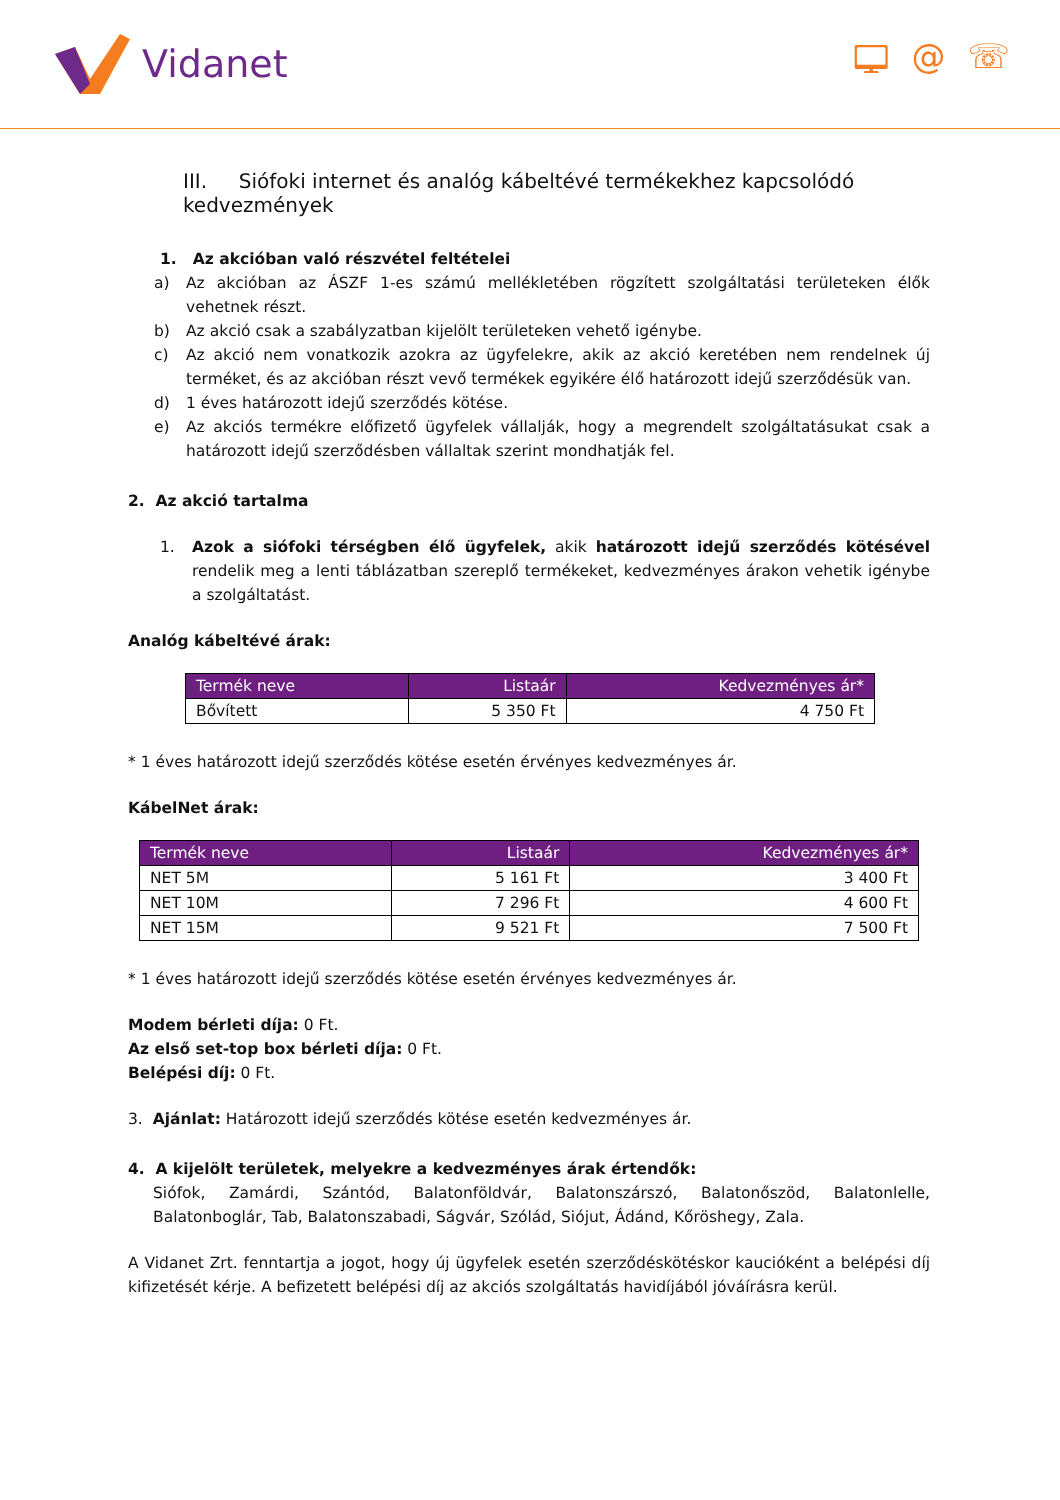Vidanet 🖵 @ ☏
III. Siófoki internet és analóg kábeltévé termékekhez kapcsolódó kedvezmények
1. Az akcióban való részvétel feltételei
a) Az akcióban az ÁSZF 1-es számú mellékletében rögzített szolgáltatási területeken élők vehetnek részt.
b) Az akció csak a szabályzatban kijelölt területeken vehető igénybe.
c) Az akció nem vonatkozik azokra az ügyfelekre, akik az akció keretében nem rendelnek új terméket, és az akcióban részt vevő termékek egyikére élő határozott idejű szerződésük van.
d) 1 éves határozott idejű szerződés kötése.
e) Az akciós termékre előfizető ügyfelek vállalják, hogy a megrendelt szolgáltatásukat csak a határozott idejű szerződésben vállaltak szerint mondhatják fel.
2. Az akció tartalma
1. Azok a siófoki térségben élő ügyfelek, akik határozott idejű szerződés kötésével rendelik meg a lenti táblázatban szereplő termékeket, kedvezményes árakon vehetik igénybe a szolgáltatást.
Analóg kábeltévé árak:
| Termék neve | Listaár | Kedvezményes ár* |
| --- | --- | --- |
| Bővített | 5 350 Ft | 4 750 Ft |
* 1 éves határozott idejű szerződés kötése esetén érvényes kedvezményes ár.
KábelNet árak:
| Termék neve | Listaár | Kedvezményes ár* |
| --- | --- | --- |
| NET 5M | 5 161 Ft | 3 400 Ft |
| NET 10M | 7 296 Ft | 4 600 Ft |
| NET 15M | 9 521 Ft | 7 500 Ft |
* 1 éves határozott idejű szerződés kötése esetén érvényes kedvezményes ár.
Modem bérleti díja: 0 Ft.
Az első set-top box bérleti díja: 0 Ft.
Belépési díj: 0 Ft.
3. Ajánlat: Határozott idejű szerződés kötése esetén kedvezményes ár.
4. A kijelölt területek, melyekre a kedvezményes árak értendők:
Siófok, Zamárdi, Szántód, Balatonföldvár, Balatonszárszó, Balatonőszöd, Balatonlelle, Balatonboglár, Tab, Balatonszabadi, Ságvár, Szólád, Siójut, Ádánd, Kőröshegy, Zala.
A Vidanet Zrt. fenntartja a jogot, hogy új ügyfelek esetén szerződéskötéskor kaucióként a belépési díj kifizetését kérje. A befizetett belépési díj az akciós szolgáltatás havidíjából jóváírásra kerül.